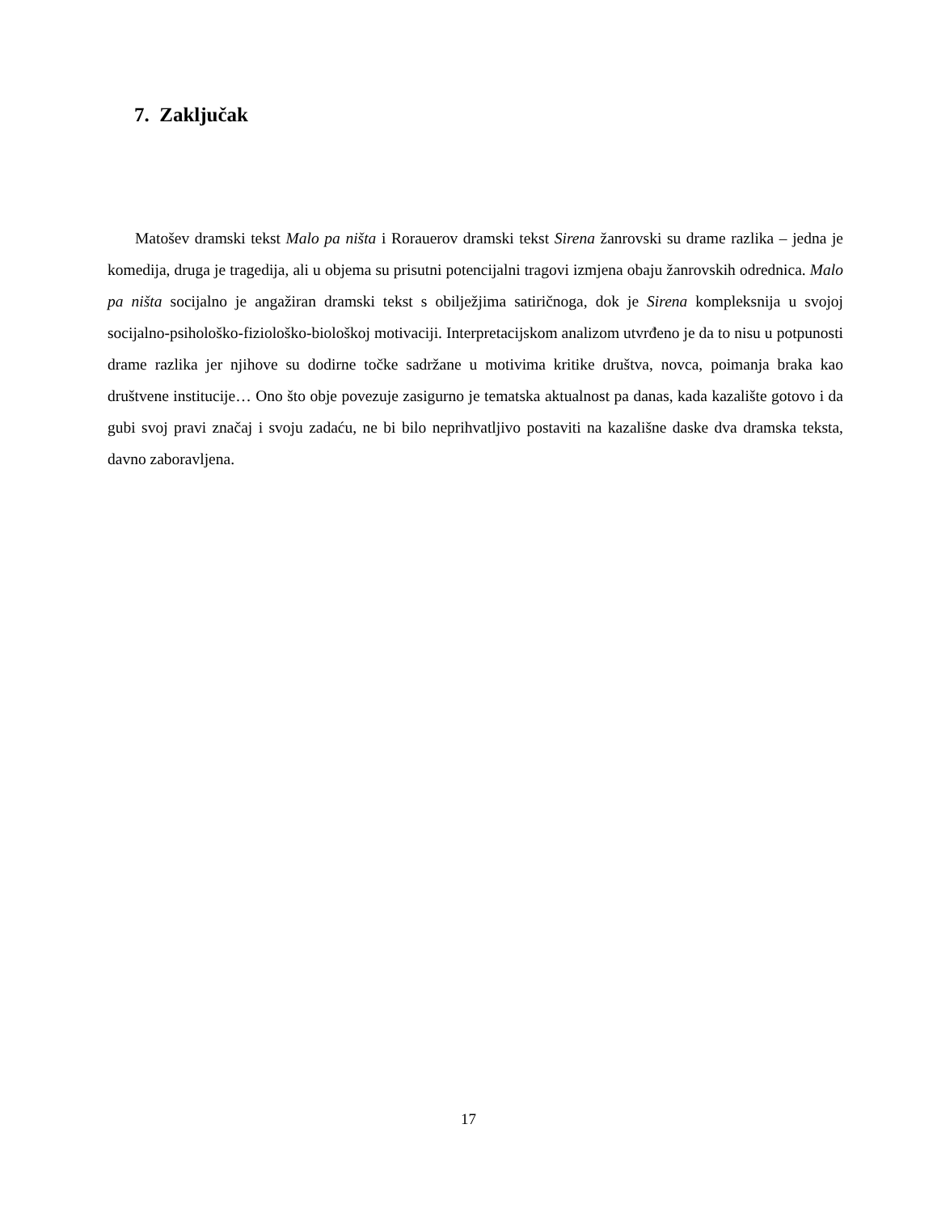7. Zaključak
Matošev dramski tekst Malo pa ništa i Rorauerov dramski tekst Sirena žanrovski su drame razlika – jedna je komedija, druga je tragedija, ali u objema su prisutni potencijalni tragovi izmjena obaju žanrovskih odrednica. Malo pa ništa socijalno je angažiran dramski tekst s obilježjima satiričnoga, dok je Sirena kompleksnija u svojoj socijalno-psihološko-fiziološko-biološkoj motivaciji. Interpretacijskom analizom utvrđeno je da to nisu u potpunosti drame razlika jer njihove su dodirne točke sadržane u motivima kritike društva, novca, poimanja braka kao društvene institucije… Ono što obje povezuje zasigurno je tematska aktualnost pa danas, kada kazalište gotovo i da gubi svoj pravi značaj i svoju zadaću, ne bi bilo neprihvatljivo postaviti na kazališne daske dva dramska teksta, davno zaboravljena.
17